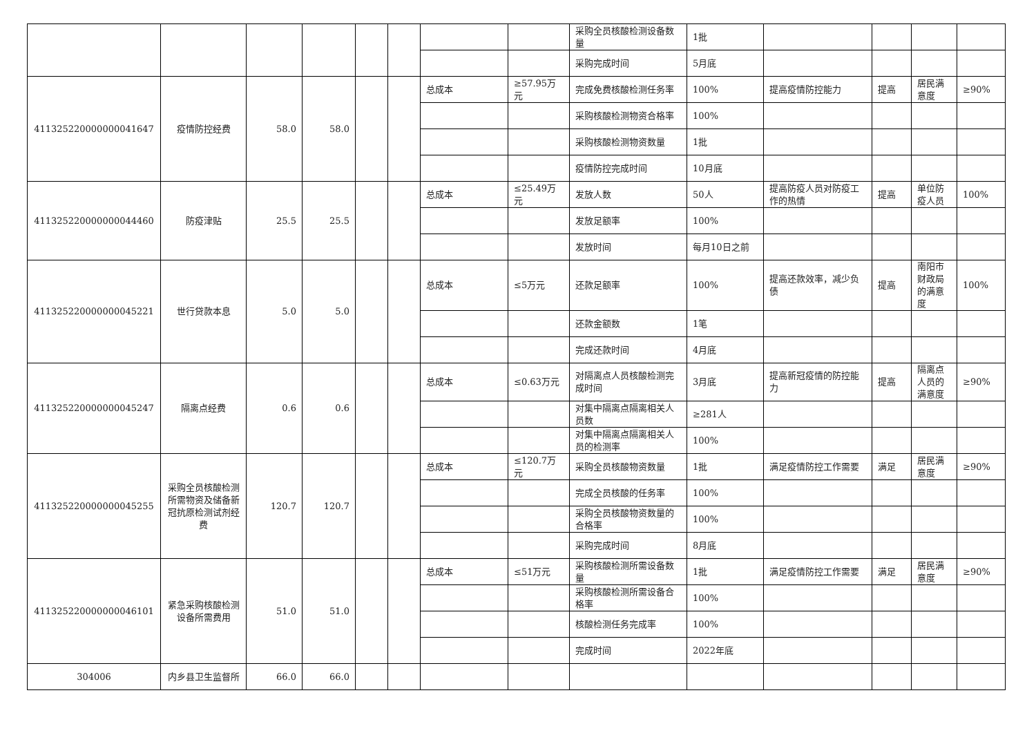| | | | | | | | | 采购全员核酸检测设备数量 | 1批 | | | | |
| | | | | | | | | 采购完成时间 | 5月底 | | | | |
| 411325220000000041647 | 疫情防控经费 | 58.0 | 58.0 | | | 总成本 | ≥57.95万元 | 完成免费核酸检测任务率 | 100% | 提高疫情防控能力 | 提高 | 居民满意度 | ≥90% |
| | | | | | | | | 采购核酸检测物资合格率 | 100% | | | | |
| | | | | | | | | 采购核酸检测物资数量 | 1批 | | | | |
| | | | | | | | | 疫情防控完成时间 | 10月底 | | | | |
| 411325220000000044460 | 防疫津贴 | 25.5 | 25.5 | | | 总成本 | ≤25.49万元 | 发放人数 | 50人 | 提高防疫人员对防疫工作的热情 | 提高 | 单位防疫人员 | 100% |
| | | | | | | | | 发放足额率 | 100% | | | | |
| | | | | | | | | 发放时间 | 每月10日之前 | | | | |
| 411325220000000045221 | 世行贷款本息 | 5.0 | 5.0 | | | 总成本 | ≤5万元 | 还款足额率 | 100% | 提高还款效率，减少负债 | 提高 | 南阳市财政局的满意度 | 100% |
| | | | | | | | | 还款金额数 | 1笔 | | | | |
| | | | | | | | | 完成还款时间 | 4月底 | | | | |
| 411325220000000045247 | 隔离点经费 | 0.6 | 0.6 | | | 总成本 | ≤0.63万元 | 对隔离点人员核酸检测完成时间 | 3月底 | 提高新冠疫情的防控能力 | 提高 | 隔离点人员的满意度 | ≥90% |
| | | | | | | | | 对集中隔离点隔离相关人员数 | ≥281人 | | | | |
| | | | | | | | | 对集中隔离点隔离相关人员的检测率 | 100% | | | | |
| 411325220000000045255 | 采购全员核酸检测所需物资及储备新冠抗原检测试剂经费 | 120.7 | 120.7 | | | 总成本 | ≤120.7万元 | 采购全员核酸物资数量 | 1批 | 满足疫情防控工作需要 | 满足 | 居民满意度 | ≥90% |
| | | | | | | | | 完成全员核酸的任务率 | 100% | | | | |
| | | | | | | | | 采购全员核酸物资数量的合格率 | 100% | | | | |
| | | | | | | | | 采购完成时间 | 8月底 | | | | |
| 411325220000000046101 | 紧急采购核酸检测设备所需费用 | 51.0 | 51.0 | | | 总成本 | ≤51万元 | 采购核酸检测所需设备数量 | 1批 | 满足疫情防控工作需要 | 满足 | 居民满意度 | ≥90% |
| | | | | | | | | 采购核酸检测所需设备合格率 | 100% | | | | |
| | | | | | | | | 核酸检测任务完成率 | 100% | | | | |
| | | | | | | | | 完成时间 | 2022年底 | | | | |
| 304006 | 内乡县卫生监督所 | 66.0 | 66.0 | | | | | | | | | | |